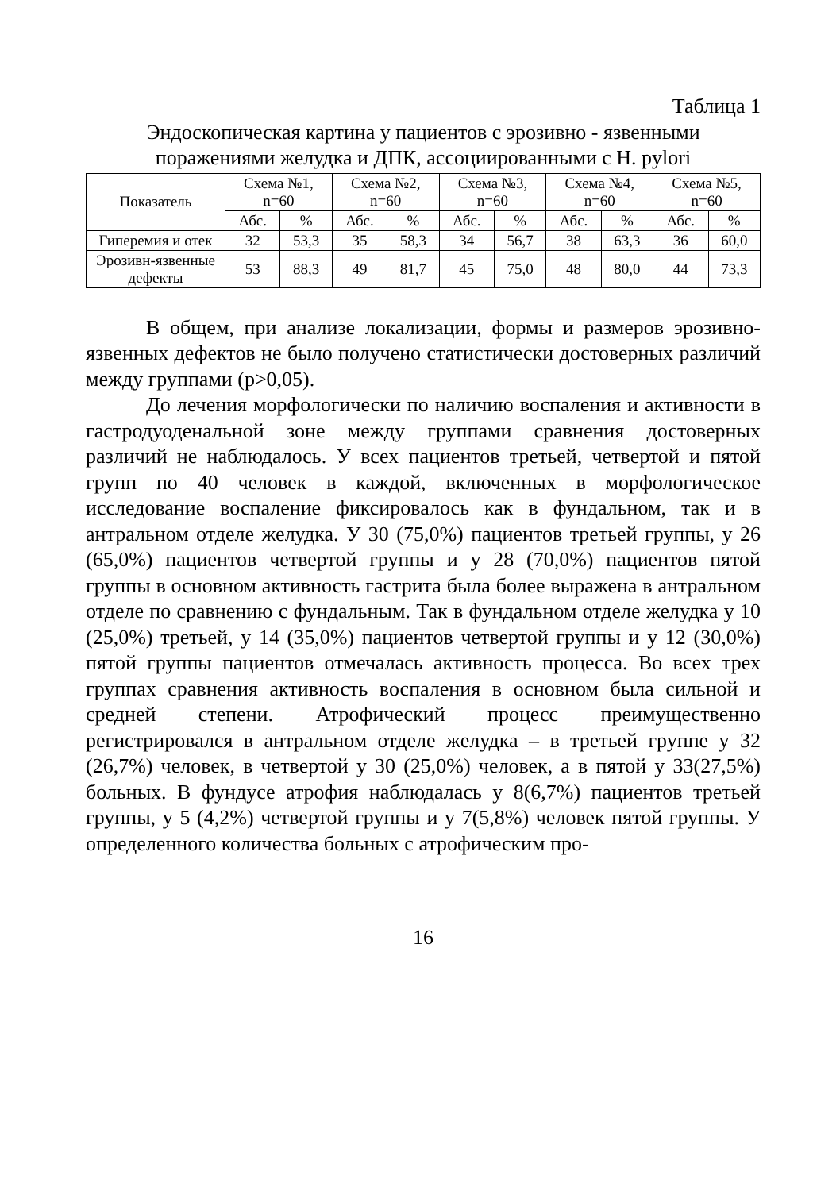Таблица 1
Эндоскопическая картина у пациентов с эрозивно - язвенными поражениями желудка и ДПК, ассоциированными с H. pylori
| Показатель | Схема №1, n=60 | | Схема №2, n=60 | | Схема №3, n=60 | | Схема №4, n=60 | | Схема №5, n=60 | |
| --- | --- | --- | --- | --- | --- | --- | --- | --- | --- | --- |
| | Абс. | % | Абс. | % | Абс. | % | Абс. | % | Абс. | % |
| Гиперемия и отек | 32 | 53,3 | 35 | 58,3 | 34 | 56,7 | 38 | 63,3 | 36 | 60,0 |
| Эрозивн-язвенные дефекты | 53 | 88,3 | 49 | 81,7 | 45 | 75,0 | 48 | 80,0 | 44 | 73,3 |
В общем, при анализе локализации, формы и размеров эрозивно-язвенных дефектов не было получено статистически достоверных различий между группами (p>0,05).
До лечения морфологически по наличию воспаления и активности в гастродуоденальной зоне между группами сравнения достоверных различий не наблюдалось. У всех пациентов третьей, четвертой и пятой групп по 40 человек в каждой, включенных в морфологическое исследование воспаление фиксировалось как в фундальном, так и в антральном отделе желудка. У 30 (75,0%) пациентов третьей группы, у 26 (65,0%) пациентов четвертой группы и у 28 (70,0%) пациентов пятой группы в основном активность гастрита была более выражена в антральном отделе по сравнению с фундальным. Так в фундальном отделе желудка у 10 (25,0%) третьей, у 14 (35,0%) пациентов четвертой группы и у 12 (30,0%) пятой группы пациентов отмечалась активность процесса. Во всех трех группах сравнения активность воспаления в основном была сильной и средней степени. Атрофический процесс преимущественно регистрировался в антральном отделе желудка – в третьей группе у 32 (26,7%) человек, в четвертой у 30 (25,0%) человек, а в пятой у 33(27,5%) больных. В фундусе атрофия наблюдалась у 8(6,7%) пациентов третьей группы, у 5 (4,2%) четвертой группы и у 7(5,8%) человек пятой группы. У определенного количества больных с атрофическим про-
16